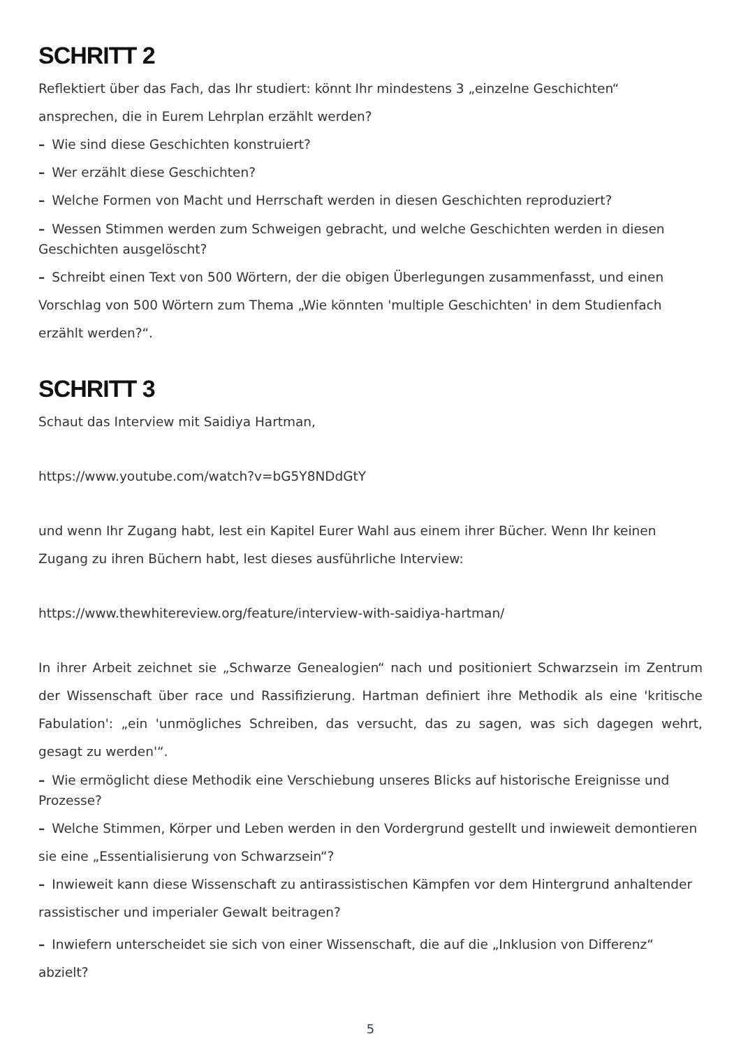SCHRITT 2
Reflektiert über das Fach, das Ihr studiert: könnt Ihr mindestens 3 „einzelne Geschichten“ ansprechen, die in Eurem Lehrplan erzählt werden?
– Wie sind diese Geschichten konstruiert?
– Wer erzählt diese Geschichten?
– Welche Formen von Macht und Herrschaft werden in diesen Geschichten reproduziert?
– Wessen Stimmen werden zum Schweigen gebracht, und welche Geschichten werden in diesen Geschichten ausgelöscht?
– Schreibt einen Text von 500 Wörtern, der die obigen Überlegungen zusammenfasst, und einen Vorschlag von 500 Wörtern zum Thema „Wie könnten 'multiple Geschichten' in dem Studienfach erzählt werden?“.
SCHRITT 3
Schaut das Interview mit Saidiya Hartman,
https://www.youtube.com/watch?v=bG5Y8NDdGtY
und wenn Ihr Zugang habt, lest ein Kapitel Eurer Wahl aus einem ihrer Bücher. Wenn Ihr keinen Zugang zu ihren Büchern habt, lest dieses ausführliche Interview:
https://www.thewhitereview.org/feature/interview-with-saidiya-hartman/
In ihrer Arbeit zeichnet sie „Schwarze Genealogien“ nach und positioniert Schwarzsein im Zentrum der Wissenschaft über race und Rassifizierung. Hartman definiert ihre Methodik als eine 'kritische Fabulation': „ein 'unmögliches Schreiben, das versucht, das zu sagen, was sich dagegen wehrt, gesagt zu werden'“.
– Wie ermöglicht diese Methodik eine Verschiebung unseres Blicks auf historische Ereignisse und Prozesse?
– Welche Stimmen, Körper und Leben werden in den Vordergrund gestellt und inwieweit demontieren sie eine „Essentialisierung von Schwarzsein“?
– Inwieweit kann diese Wissenschaft zu antirassistischen Kämpfen vor dem Hintergrund anhaltender rassistischer und imperialer Gewalt beitragen?
– Inwiefern unterscheidet sie sich von einer Wissenschaft, die auf die „Inklusion von Differenz“ abzielt?
5